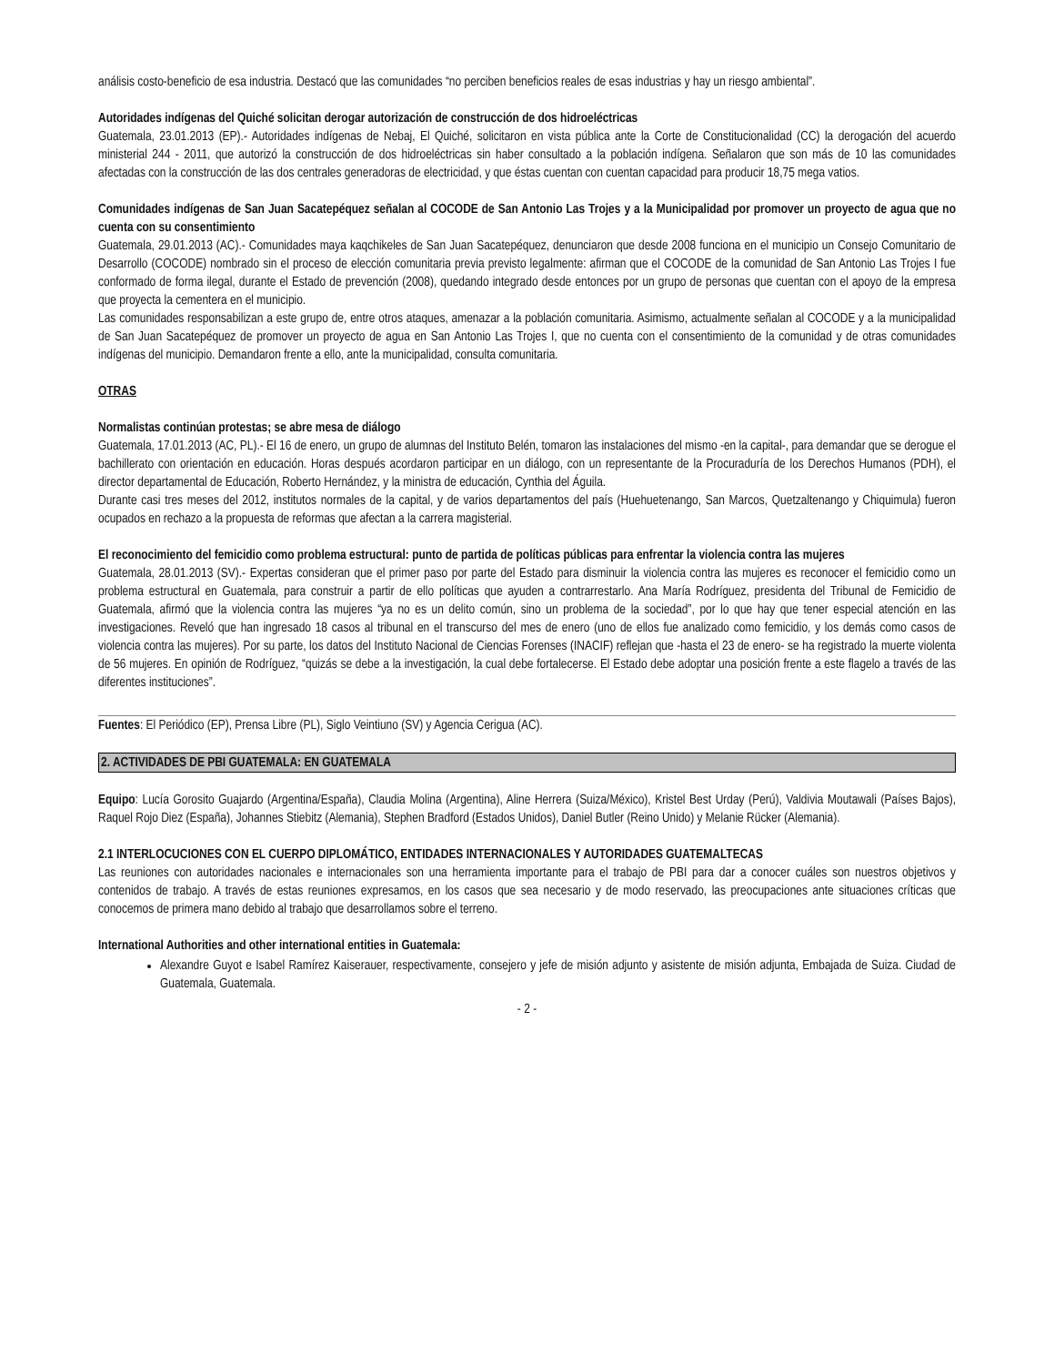análisis costo-beneficio de esa industria. Destacó que las comunidades “no perciben beneficios reales de esas industrias y hay un riesgo ambiental”.
Autoridades indígenas del Quiché solicitan derogar autorización de construcción de dos hidroeléctricas
Guatemala, 23.01.2013 (EP).- Autoridades indígenas de Nebaj, El Quiché, solicitaron en vista pública ante la Corte de Constitucionalidad (CC) la derogación del acuerdo ministerial 244 - 2011, que autorizó la construcción de dos hidroeléctricas sin haber consultado a la población indígena. Señalaron que son más de 10 las comunidades afectadas con la construcción de las dos centrales generadoras de electricidad, y que éstas cuentan con cuentan capacidad para producir 18,75 mega vatios.
Comunidades indígenas de San Juan Sacatepéquez señalan al COCODE de San Antonio Las Trojes y a la Municipalidad por promover un proyecto de agua que no cuenta con su consentimiento
Guatemala, 29.01.2013 (AC).- Comunidades maya kaqchikeles de San Juan Sacatepéquez, denunciaron que desde 2008 funciona en el municipio un Consejo Comunitario de Desarrollo (COCODE) nombrado sin el proceso de elección comunitaria previa previsto legalmente: afirman que el COCODE de la comunidad de San Antonio Las Trojes I fue conformado de forma ilegal, durante el Estado de prevención (2008), quedando integrado desde entonces por un grupo de personas que cuentan con el apoyo de la empresa que proyecta la cementera en el municipio.
Las comunidades responsabilizan a este grupo de, entre otros ataques, amenazar a la población comunitaria. Asimismo, actualmente señalan al COCODE y a la municipalidad de San Juan Sacatepéquez de promover un proyecto de agua en San Antonio Las Trojes I, que no cuenta con el consentimiento de la comunidad y de otras comunidades indígenas del municipio. Demandaron frente a ello, ante la municipalidad, consulta comunitaria.
OTRAS
Normalistas continúan protestas; se abre mesa de diálogo
Guatemala, 17.01.2013 (AC, PL).- El 16 de enero, un grupo de alumnas del Instituto Belén, tomaron las instalaciones del mismo -en la capital-, para demandar que se derogue el bachillerato con orientación en educación. Horas después acordaron participar en un diálogo, con un representante de la Procuraduría de los Derechos Humanos (PDH), el director departamental de Educación, Roberto Hernández, y la ministra de educación, Cynthia del Águila.
Durante casi tres meses del 2012, institutos normales de la capital, y de varios departamentos del país (Huehuetenango, San Marcos, Quetzaltenango y Chiquimula) fueron ocupados en rechazo a la propuesta de reformas que afectan a la carrera magisterial.
El reconocimiento del femicidio como problema estructural: punto de partida de políticas públicas para enfrentar la violencia contra las mujeres
Guatemala, 28.01.2013 (SV).- Expertas consideran que el primer paso por parte del Estado para disminuir la violencia contra las mujeres es reconocer el femicidio como un problema estructural en Guatemala, para construir a partir de ello políticas que ayuden a contrarrestarlo. Ana María Rodríguez, presidenta del Tribunal de Femicidio de Guatemala, afirmó que la violencia contra las mujeres “ya no es un delito común, sino un problema de la sociedad”, por lo que hay que tener especial atención en las investigaciones. Reveló que han ingresado 18 casos al tribunal en el transcurso del mes de enero (uno de ellos fue analizado como femicidio, y los demás como casos de violencia contra las mujeres). Por su parte, los datos del Instituto Nacional de Ciencias Forenses (INACIF) reflejan que -hasta el 23 de enero- se ha registrado la muerte violenta de 56 mujeres. En opinión de Rodríguez, “quizás se debe a la investigación, la cual debe fortalecerse. El Estado debe adoptar una posición frente a este flagelo a través de las diferentes instituciones”.
Fuentes: El Periódico (EP), Prensa Libre (PL), Siglo Veintiuno (SV) y Agencia Cerigua (AC).
2. ACTIVIDADES DE PBI GUATEMALA: EN GUATEMALA
Equipo: Lucía Gorosito Guajardo (Argentina/España), Claudia Molina (Argentina), Aline Herrera (Suiza/México), Kristel Best Urday (Perú), Valdivia Moutawali (Países Bajos), Raquel Rojo Diez (España), Johannes Stiebitz (Alemania), Stephen Bradford (Estados Unidos), Daniel Butler (Reino Unido) y Melanie Rücker (Alemania).
2.1 INTERLOCUCIONES CON EL CUERPO DIPLOMÁTICO, ENTIDADES INTERNACIONALES Y AUTORIDADES GUATEMALTECAS
Las reuniones con autoridades nacionales e internacionales son una herramienta importante para el trabajo de PBI para dar a conocer cuáles son nuestros objetivos y contenidos de trabajo. A través de estas reuniones expresamos, en los casos que sea necesario y de modo reservado, las preocupaciones ante situaciones críticas que conocemos de primera mano debido al trabajo que desarrollamos sobre el terreno.
International Authorities and other international entities in Guatemala:
Alexandre Guyot e Isabel Ramírez Kaiserauer, respectivamente, consejero y jefe de misión adjunto y asistente de misión adjunta, Embajada de Suiza. Ciudad de Guatemala, Guatemala.
- 2 -